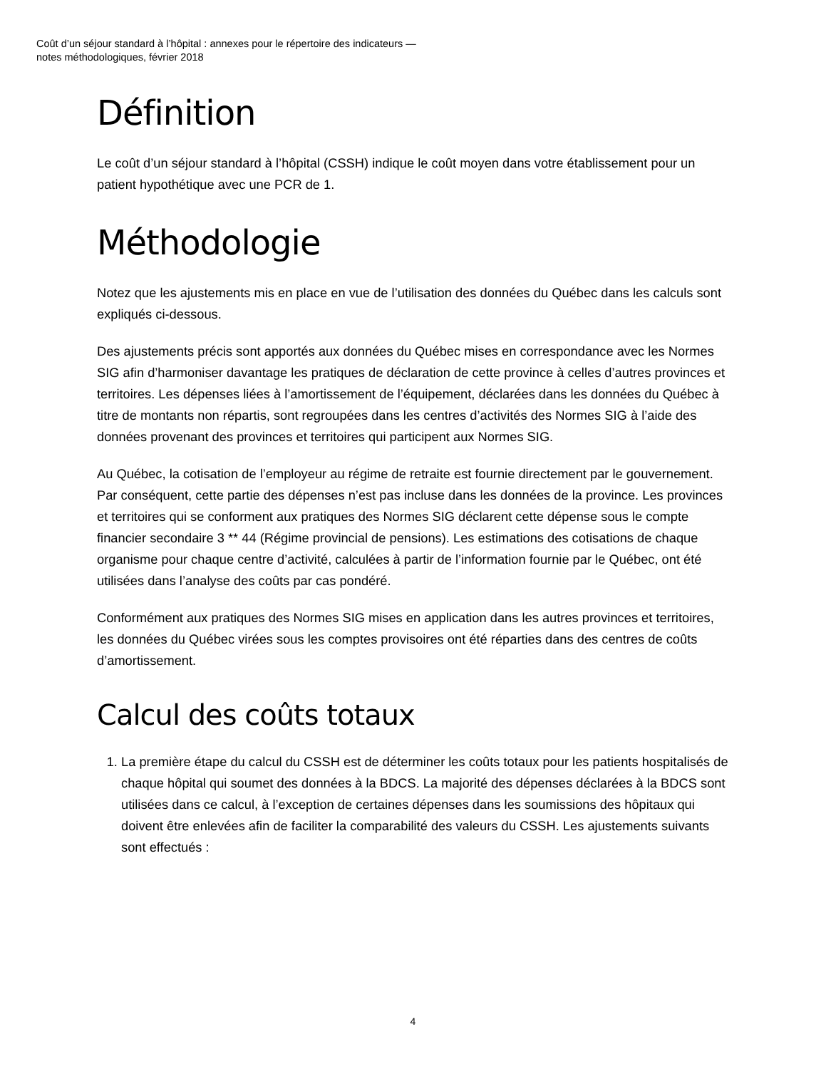Coût d’un séjour standard à l’hôpital : annexes pour le répertoire des indicateurs —
notes méthodologiques, février 2018
Définition
Le coût d’un séjour standard à l’hôpital (CSSH) indique le coût moyen dans votre établissement pour un patient hypothétique avec une PCR de 1.
Méthodologie
Notez que les ajustements mis en place en vue de l’utilisation des données du Québec dans les calculs sont expliqués ci-dessous.
Des ajustements précis sont apportés aux données du Québec mises en correspondance avec les Normes SIG afin d’harmoniser davantage les pratiques de déclaration de cette province à celles d’autres provinces et territoires. Les dépenses liées à l’amortissement de l’équipement, déclarées dans les données du Québec à titre de montants non répartis, sont regroupées dans les centres d’activités des Normes SIG à l’aide des données provenant des provinces et territoires qui participent aux Normes SIG.
Au Québec, la cotisation de l’employeur au régime de retraite est fournie directement par le gouvernement. Par conséquent, cette partie des dépenses n’est pas incluse dans les données de la province. Les provinces et territoires qui se conforment aux pratiques des Normes SIG déclarent cette dépense sous le compte financier secondaire 3 ** 44 (Régime provincial de pensions). Les estimations des cotisations de chaque organisme pour chaque centre d’activité, calculées à partir de l’information fournie par le Québec, ont été utilisées dans l’analyse des coûts par cas pondéré.
Conformément aux pratiques des Normes SIG mises en application dans les autres provinces et territoires, les données du Québec virées sous les comptes provisoires ont été réparties dans des centres de coûts d’amortissement.
Calcul des coûts totaux
1. La première étape du calcul du CSSH est de déterminer les coûts totaux pour les patients hospitalisés de chaque hôpital qui soumet des données à la BDCS. La majorité des dépenses déclarées à la BDCS sont utilisées dans ce calcul, à l’exception de certaines dépenses dans les soumissions des hôpitaux qui doivent être enlevées afin de faciliter la comparabilité des valeurs du CSSH. Les ajustements suivants sont effectués :
4